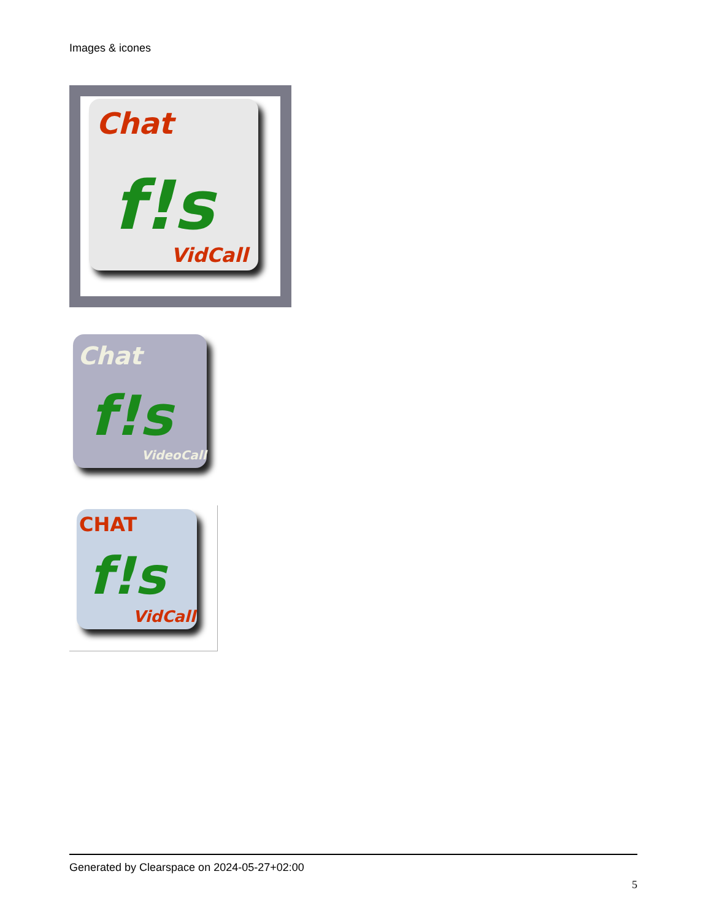Images & icones
Chat
f!s
VidCall
Chat
f!s
VideoCall
CHAT
f!s
VidCall
Generated by Clearspace on 2024-05-27+02:00
5